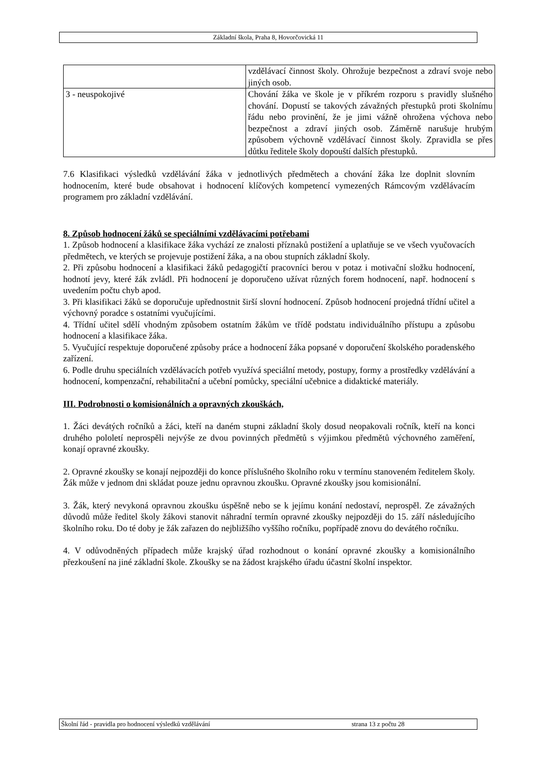Základní škola, Praha 8, Hovorčovická 11
| | vzdělávací činnost školy. Ohrožuje bezpečnost a zdraví svoje nebo jiných osob. |
| 3 - neuspokojivé | Chování žáka ve škole je v příkrém rozporu s pravidly slušného chování. Dopustí se takových závažných přestupků proti školnímu řádu nebo provinění, že je jimi vážně ohrožena výchova nebo bezpečnost a zdraví jiných osob. Záměrně narušuje hrubým způsobem výchovně vzdělávací činnost školy. Zpravidla se přes důtku ředitele školy dopouští dalších přestupků. |
7.6 Klasifikaci výsledků vzdělávání žáka v jednotlivých předmětech a chování žáka lze doplnit slovním hodnocením, které bude obsahovat i hodnocení klíčových kompetencí vymezených Rámcovým vzdělávacím programem pro základní vzdělávání.
8. Způsob hodnocení žáků se speciálními vzdělávacími potřebami
1. Způsob hodnocení a klasifikace žáka vychází ze znalosti příznaků postižení a uplatňuje se ve všech vyučovacích předmětech, ve kterých se projevuje postižení žáka, a na obou stupních základní školy.
2. Při způsobu hodnocení a klasifikaci žáků pedagogičtí pracovníci berou v potaz i motivační složku hodnocení, hodnotí jevy, které žák zvládl. Při hodnocení je doporučeno užívat různých forem hodnocení, např. hodnocení s uvedením počtu chyb apod.
3. Při klasifikaci žáků se doporučuje upřednostnit širší slovní hodnocení. Způsob hodnocení projedná třídní učitel a výchovný poradce s ostatními vyučujícími.
4. Třídní učitel sdělí vhodným způsobem ostatním žákům ve třídě podstatu individuálního přístupu a způsobu hodnocení a klasifikace žáka.
5. Vyučující respektuje doporučené způsoby práce a hodnocení žáka popsané v doporučení školského poradenského zařízení.
6. Podle druhu speciálních vzdělávacích potřeb využívá speciální metody, postupy, formy a prostředky vzdělávání a hodnocení, kompenzační, rehabilitační a učební pomůcky, speciální učebnice a didaktické materiály.
III. Podrobnosti o komisionálních a opravných zkouškách,
1. Žáci devátých ročníků a žáci, kteří na daném stupni základní školy dosud neopakovali ročník, kteří na konci druhého pololetí neprospěli nejvýše ze dvou povinných předmětů s výjimkou předmětů výchovného zaměření, konají opravné zkoušky.
2. Opravné zkoušky se konají nejpozději do konce příslušného školního roku v termínu stanoveném ředitelem školy. Žák může v jednom dni skládat pouze jednu opravnou zkoušku. Opravné zkoušky jsou komisionální.
3. Žák, který nevykoná opravnou zkoušku úspěšně nebo se k jejímu konání nedostaví, neprospěl. Ze závažných důvodů může ředitel školy žákovi stanovit náhradní termín opravné zkoušky nejpozději do 15. září následujícího školního roku. Do té doby je žák zařazen do nejbližšího vyššího ročníku, popřípadě znovu do devátého ročníku.
4. V odůvodněných případech může krajský úřad rozhodnout o konání opravné zkoušky a komisionálního přezkoušení na jiné základní škole. Zkoušky se na žádost krajského úřadu účastní školní inspektor.
Školní řád - pravidla pro hodnocení výsledků vzdělávání strana 13 z počtu 28